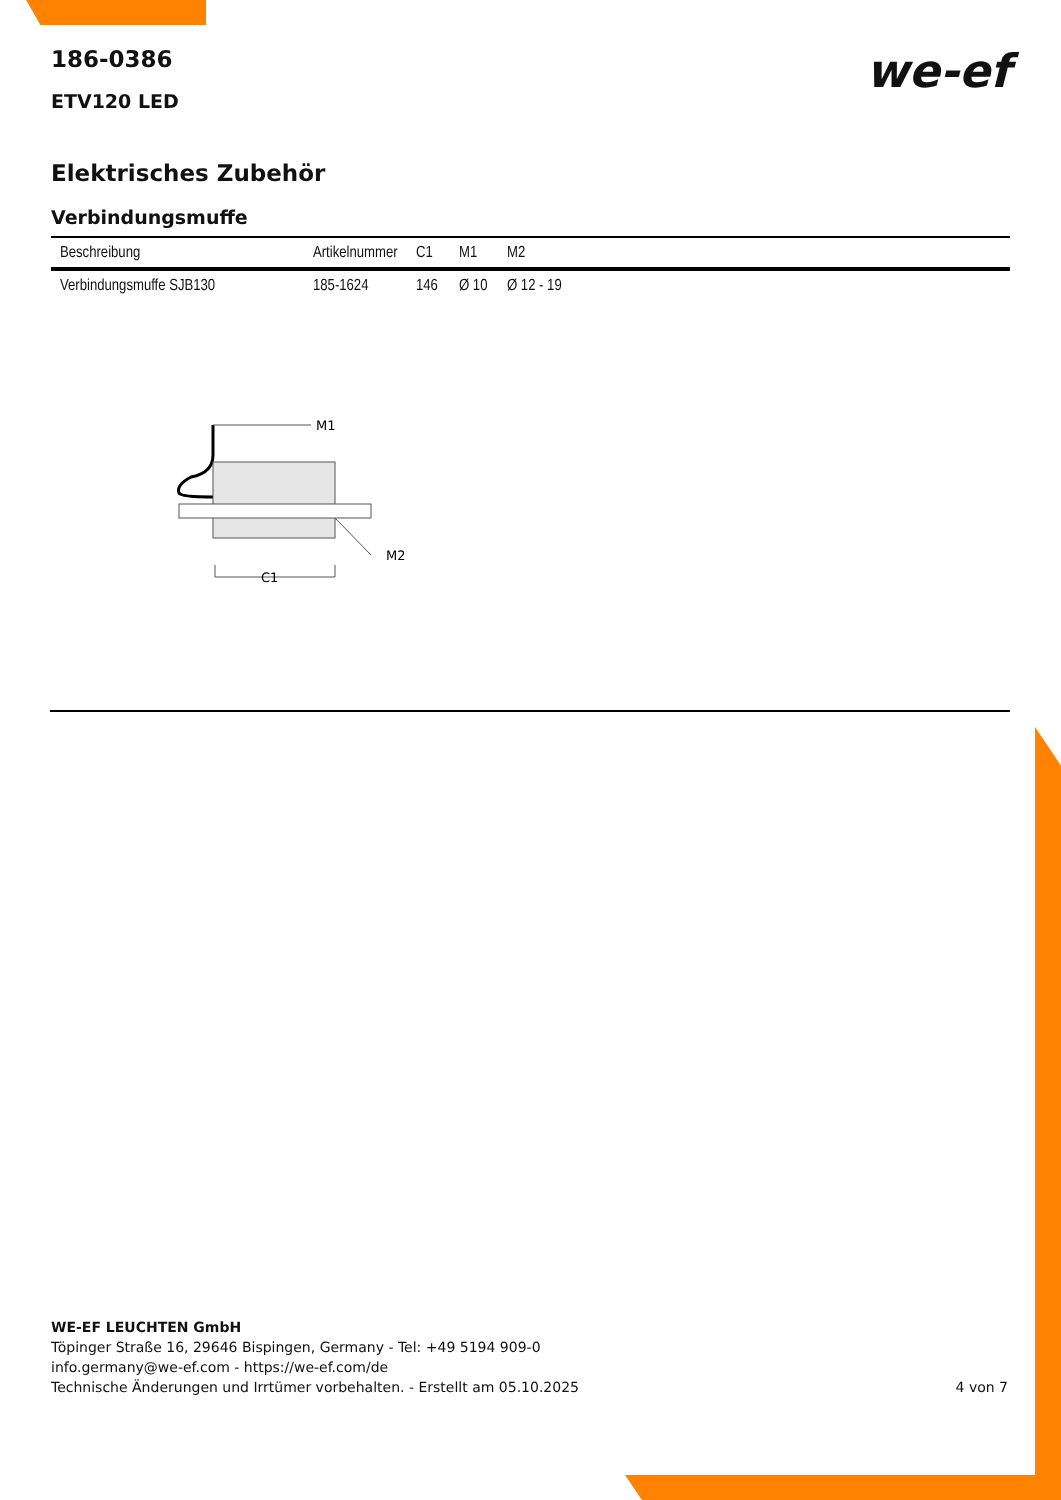we-ef
186-0386
ETV120 LED
Elektrisches Zubehör
Verbindungsmuffe
| Beschreibung | Artikelnummer | C1 | M1 | M2 |
| --- | --- | --- | --- | --- |
| Verbindungsmuffe SJB130 | 185-1624 | 146 | Ø 10 | Ø 12 - 19 |
M1
M2
C1
WE-EF LEUCHTEN GmbH
Töpinger Straße 16, 29646 Bispingen, Germany - Tel: +49 5194 909-0
info.germany@we-ef.com - https://we-ef.com/de
Technische Änderungen und Irrtümer vorbehalten. - Erstellt am 05.10.2025 4 von 7